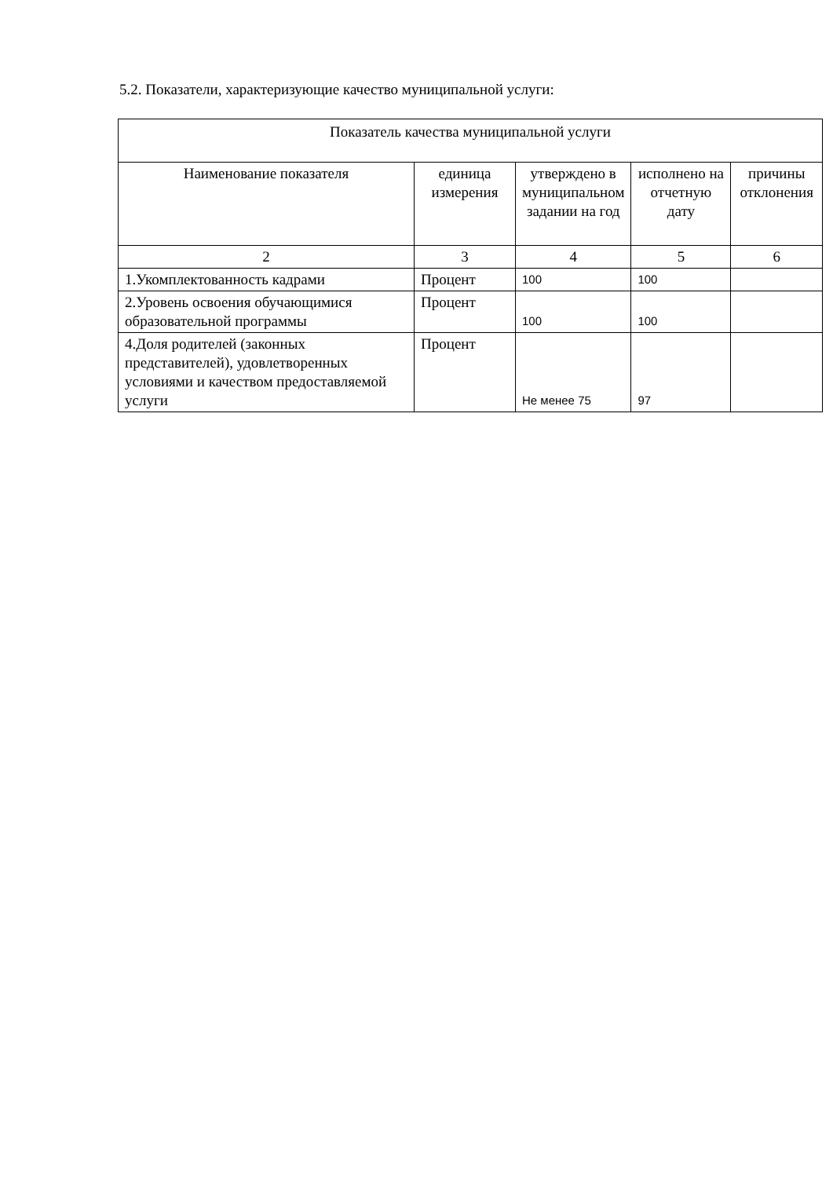5.2. Показатели, характеризующие качество муниципальной услуги:
| Показатель качества муниципальной услуги | | | | |
| --- | --- | --- | --- | --- |
| Наименование показателя | единица измерения | утверждено в муниципальном задании на год | исполнено на отчетную дату | причины отклонения |
| 2 | 3 | 4 | 5 | 6 |
| 1.Укомплектованность кадрами | Процент | 100 | 100 | |
| 2.Уровень освоения обучающимися образовательной программы | Процент | 100 | 100 | |
| 4.Доля родителей (законных представителей), удовлетворенных условиями и качеством предоставляемой услуги | Процент | Не менее 75 | 97 | |